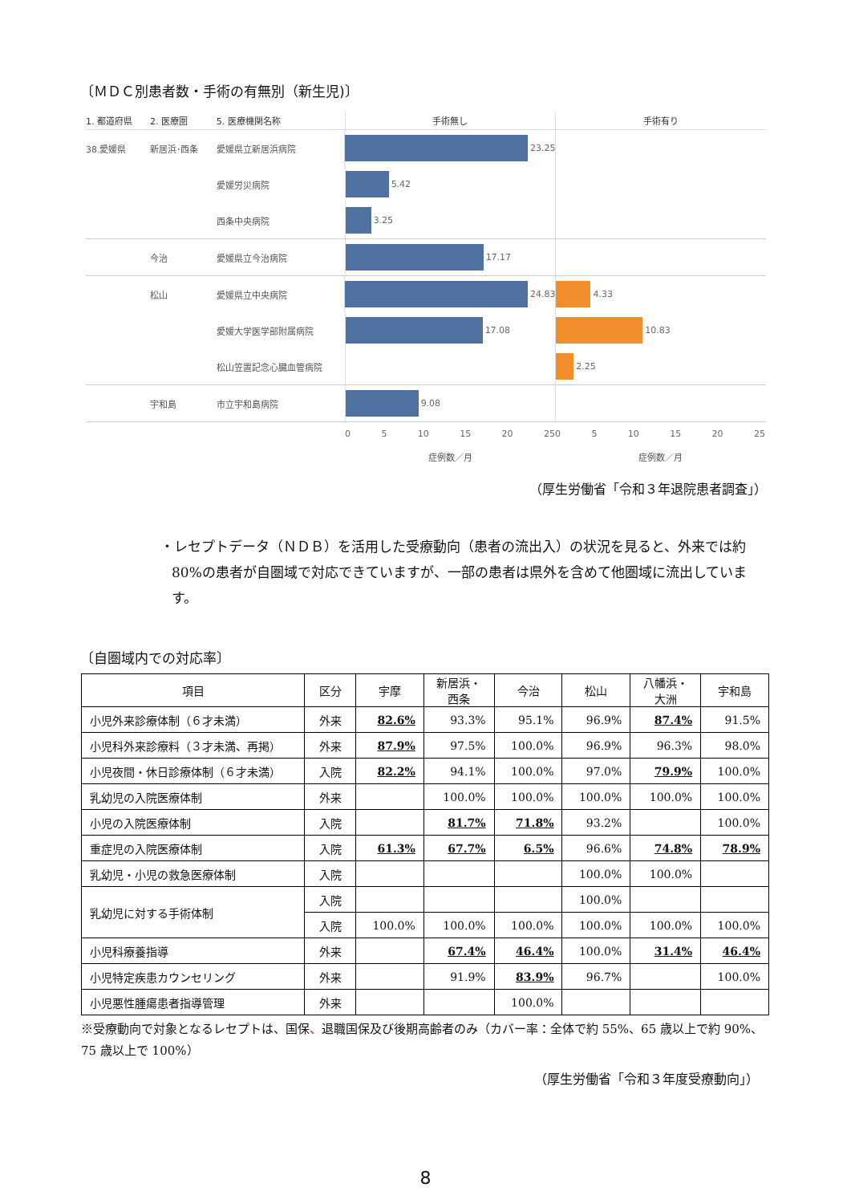〔ＭＤＣ別患者数・手術の有無別（新生児)〕
1. 都道府県 2. 医療圏 5. 医療機関名称
手術無し 手術有り
38.愛媛県 新居浜･西条 愛媛県立新居浜病院
23.25
愛媛労災病院
5.42
西条中央病院
3.25
今治 愛媛県立今治病院
17.17
松山 愛媛県立中央病院
24.83 4.33
愛媛大学医学部附属病院
17.08 10.83
松山笠置記念心臓血管病院
2.25
宇和島 市立宇和島病院
9.08
0 5 10 15 20 25
症例数／月
0 5 10 15 20 25
症例数／月
（厚生労働省「令和３年退院患者調査」）
・レセプトデータ（ＮＤＢ）を活用した受療動向（患者の流出入）の状況を見ると、外来では約 80%の患者が自圏域で対応できていますが、一部の患者は県外を含めて他圏域に流出しています。
〔自圏域内での対応率〕
| 項目 | 区分 | 宇摩 | 新居浜・ 西条 | 今治 | 松山 | 八幡浜・ 大洲 | 宇和島 |
| --- | --- | --- | --- | --- | --- | --- | --- |
| 小児外来診療体制（６才未満） | 外来 | 82.6% | 93.3% | 95.1% | 96.9% | 87.4% | 91.5% |
| 小児科外来診療料（３才未満、再掲） | 外来 | 87.9% | 97.5% | 100.0% | 96.9% | 96.3% | 98.0% |
| 小児夜間・休日診療体制（６才未満） | 入院 | 82.2% | 94.1% | 100.0% | 97.0% | 79.9% | 100.0% |
| 乳幼児の入院医療体制 | 外来 | | 100.0% | 100.0% | 100.0% | 100.0% | 100.0% |
| 小児の入院医療体制 | 入院 | | 81.7% | 71.8% | 93.2% | | 100.0% |
| 重症児の入院医療体制 | 入院 | 61.3% | 67.7% | 6.5% | 96.6% | 74.8% | 78.9% |
| 乳幼児・小児の救急医療体制 | 入院 | | | | 100.0% | 100.0% | |
| 乳幼児に対する手術体制 | 入院 | | | | 100.0% | | |
| | 入院 | 100.0% | 100.0% | 100.0% | 100.0% | 100.0% | 100.0% |
| 小児科療養指導 | 外来 | | 67.4% | 46.4% | 100.0% | 31.4% | 46.4% |
| 小児特定疾患カウンセリング | 外来 | | 91.9% | 83.9% | 96.7% | | 100.0% |
| 小児悪性腫瘍患者指導管理 | 外来 | | | 100.0% | | | |
※受療動向で対象となるレセプトは、国保、退職国保及び後期高齢者のみ（カバー率：全体で約 55%、65 歳以上で約 90%、75 歳以上で 100%）
（厚生労働省「令和３年度受療動向」）
8